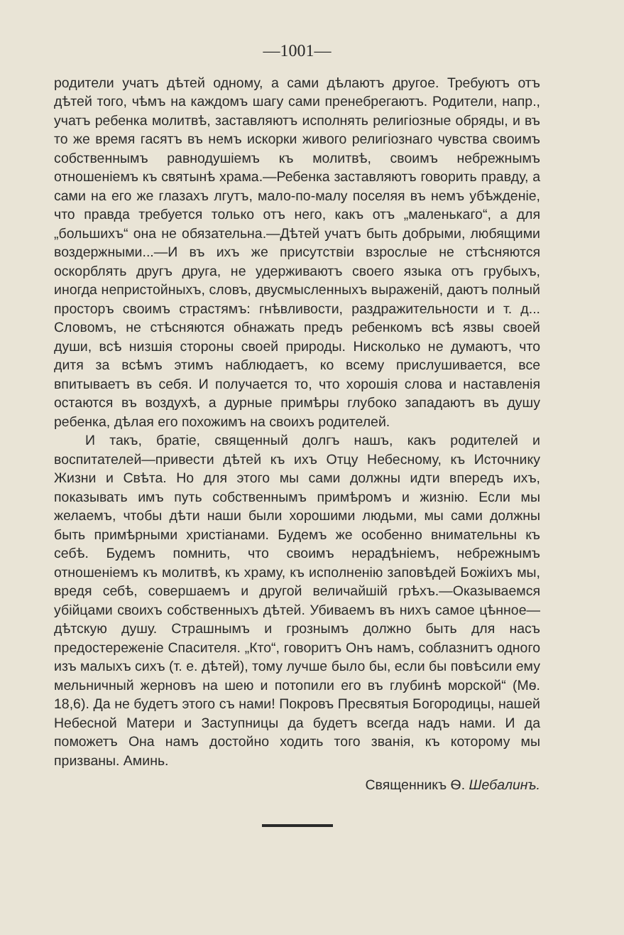—1001—
родители учатъ дѣтей одному, а сами дѣлаютъ другое. Требуютъ отъ дѣтей того, чѣмъ на каждомъ шагу сами пренебрегаютъ. Родители, напр., учатъ ребенка молитвѣ, заставляютъ исполнять религіозные обряды, и въ то же время гасятъ въ немъ искорки живого религіознаго чувства своимъ собственнымъ равнодушіемъ къ молитвѣ, своимъ небрежнымъ отношеніемъ къ святынѣ храма.—Ребенка заставляютъ говорить правду, а сами на его же глазахъ лгутъ, мало-по-малу поселяя въ немъ убѣжденіе, что правда требуется только отъ него, какъ отъ „маленькаго“, а для „большихъ“ она не обязательна.—Дѣтей учатъ быть добрыми, любящими воздержными...—И въ ихъ же присутствіи взрослые не стѣсняются оскорблять другъ друга, не удерживаютъ своего языка отъ грубыхъ, иногда непристойныхъ, словъ, двусмысленныхъ выраженій, даютъ полный просторъ своимъ страстямъ: гнѣвливости, раздражительности и т. д... Словомъ, не стѣсняются обнажать предъ ребенкомъ всѣ язвы своей души, всѣ низшія стороны своей природы. Нисколько не думаютъ, что дитя за всѣмъ этимъ наблюдаетъ, ко всему прислушивается, все впитываетъ въ себя. И получается то, что хорошія слова и наставленія остаются въ воздухѣ, а дурные примѣры глубоко западаютъ въ душу ребенка, дѣлая его похожимъ на своихъ родителей.
И такъ, братіе, священный долгъ нашъ, какъ родителей и воспитателей—привести дѣтей къ ихъ Отцу Небесному, къ Источнику Жизни и Свѣта. Но для этого мы сами должны идти впередъ ихъ, показывать имъ путь собственнымъ примѣромъ и жизнію. Если мы желаемъ, чтобы дѣти наши были хорошими людьми, мы сами должны быть примѣрными христіанами. Будемъ же особенно внимательны къ себѣ. Будемъ помнить, что своимъ нерадѣніемъ, небрежнымъ отношеніемъ къ молитвѣ, къ храму, къ исполненію заповѣдей Божіихъ мы, вредя себѣ, совершаемъ и другой величайшій грѣхъ.—Оказываемся убійцами своихъ собственныхъ дѣтей. Убиваемъ въ нихъ самое цѣнное—дѣтскую душу. Страшнымъ и грознымъ должно быть для насъ предостереженіе Спасителя. „Кто“, говоритъ Онъ намъ, соблазнитъ одного изъ малыхъ сихъ (т. е. дѣтей), тому лучше было бы, если бы повѣсили ему мельничный жерновъ на шею и потопили его въ глубинѣ морской“ (Мѳ. 18,6). Да не будетъ этого съ нами! Покровъ Пресвятыя Богородицы, нашей Небесной Матери и Заступницы да будетъ всегда надъ нами. И да поможетъ Она намъ достойно ходить того званія, къ которому мы призваны. Аминь.
Священникъ Ѳ. Шебалинъ.